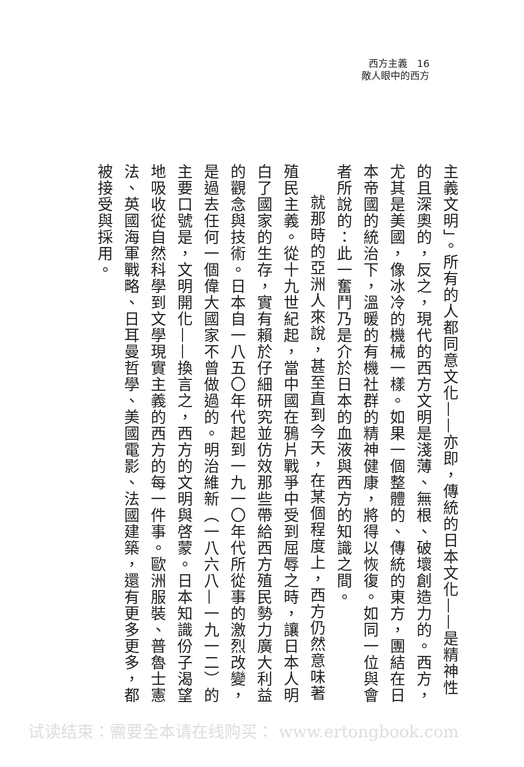西方主義　16
敵人眼中的西方
主義文明」。所有的人都同意文化——亦即，傳統的日本文化——是精神性的且深奧的，反之，現代的西方文明是淺薄、無根、破壞創造力的。西方，尤其是美國，像冰冷的機械一樣。如果一個整體的、傳統的東方，團結在日本帝國的統治下，溫暖的有機社群的精神健康，將得以恢復。如同一位與會者所說的：此一奮鬥乃是介於日本的血液與西方的知識之間。
就那時的亞洲人來說，甚至直到今天，在某個程度上，西方仍然意味著殖民主義。從十九世紀起，當中國在鴉片戰爭中受到屈辱之時，讓日本人明白了國家的生存，實有賴於仔細研究並仿效那些帶給西方殖民勢力廣大利益的觀念與技術。日本自一八五〇年代起到一九一〇年代所從事的激烈改變，是過去任何一個偉大國家不曾做過的。明治維新（一八六八—一九一二）的主要口號是，文明開化——換言之，西方的文明與啓蒙。日本知識份子渴望地吸收從自然科學到文學現實主義的西方的每一件事。歐洲服裝、普魯士憲法、英國海軍戰略、日耳曼哲學、美國電影、法國建築，還有更多更多，都被接受與採用。
试读结束：需要全本请在线购买： www.ertongbook.com